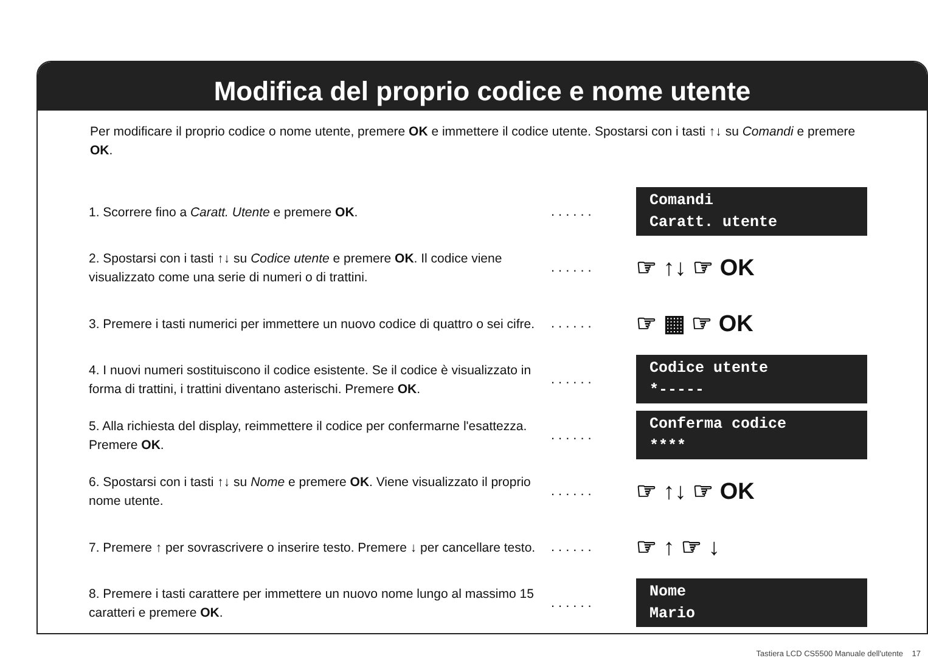Modifica del proprio codice e nome utente
Per modificare il proprio codice o nome utente, premere OK e immettere il codice utente. Spostarsi con i tasti ↑↓ su Comandi e premere OK.
1. Scorrere fino a Caratt. Utente e premere OK.
......
Comandi
Caratt. utente
2. Spostarsi con i tasti ↑↓ su Codice utente e premere OK. Il codice viene visualizzato come una serie di numeri o di trattini.
......
☞ ↑↓ ☞ OK
3. Premere i tasti numerici per immettere un nuovo codice di quattro o sei cifre.
......
☞ ▦ ☞ OK
4. I nuovi numeri sostituiscono il codice esistente. Se il codice è visualizzato in forma di trattini, i trattini diventano asterischi. Premere OK.
......
Codice utente
*-----
5. Alla richiesta del display, reimmettere il codice per confermarne l'esattezza. Premere OK.
......
Conferma codice
****
6. Spostarsi con i tasti ↑↓ su Nome e premere OK. Viene visualizzato il proprio nome utente.
......
☞ ↑↓ ☞ OK
7. Premere ↑ per sovrascrivere o inserire testo. Premere ↓ per cancellare testo.
......
☞ ↑ ☞ ↓
8. Premere i tasti carattere per immettere un nuovo nome lungo al massimo 15 caratteri e premere OK.
......
Nome
Mario
Tastiera LCD CS5500 Manuale dell'utente 17